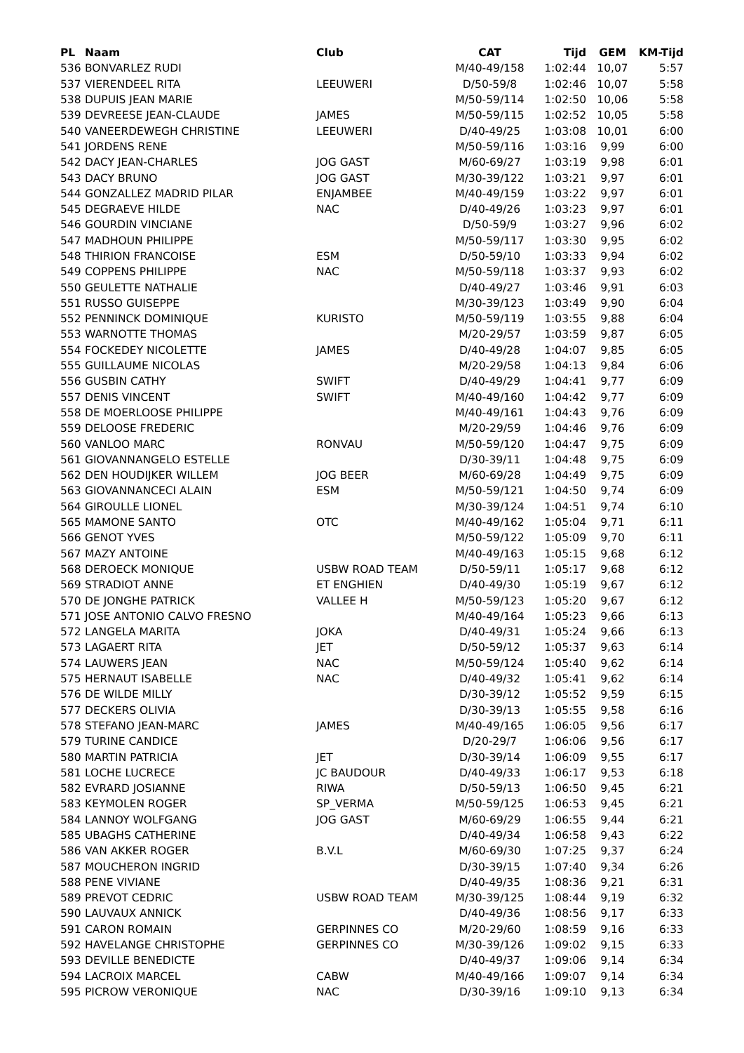| PL | Naam | Club | CAT | Tijd | GEM | KM-Tijd |
| --- | --- | --- | --- | --- | --- | --- |
| 536 | BONVARLEZ RUDI | | M/40-49/158 | 1:02:44 | 10,07 | 5:57 |
| 537 | VIERENDEEL RITA | LEEUWERI | D/50-59/8 | 1:02:46 | 10,07 | 5:58 |
| 538 | DUPUIS JEAN MARIE | | M/50-59/114 | 1:02:50 | 10,06 | 5:58 |
| 539 | DEVREESE JEAN-CLAUDE | JAMES | M/50-59/115 | 1:02:52 | 10,05 | 5:58 |
| 540 | VANEERDEWEGH CHRISTINE | LEEUWERI | D/40-49/25 | 1:03:08 | 10,01 | 6:00 |
| 541 | JORDENS RENE | | M/50-59/116 | 1:03:16 | 9,99 | 6:00 |
| 542 | DACY JEAN-CHARLES | JOG GAST | M/60-69/27 | 1:03:19 | 9,98 | 6:01 |
| 543 | DACY BRUNO | JOG GAST | M/30-39/122 | 1:03:21 | 9,97 | 6:01 |
| 544 | GONZALLEZ MADRID PILAR | ENJAMBEE | M/40-49/159 | 1:03:22 | 9,97 | 6:01 |
| 545 | DEGRAEVE HILDE | NAC | D/40-49/26 | 1:03:23 | 9,97 | 6:01 |
| 546 | GOURDIN VINCIANE | | D/50-59/9 | 1:03:27 | 9,96 | 6:02 |
| 547 | MADHOUN PHILIPPE | | M/50-59/117 | 1:03:30 | 9,95 | 6:02 |
| 548 | THIRION FRANCOISE | ESM | D/50-59/10 | 1:03:33 | 9,94 | 6:02 |
| 549 | COPPENS PHILIPPE | NAC | M/50-59/118 | 1:03:37 | 9,93 | 6:02 |
| 550 | GEULETTE NATHALIE | | D/40-49/27 | 1:03:46 | 9,91 | 6:03 |
| 551 | RUSSO GUISEPPE | | M/30-39/123 | 1:03:49 | 9,90 | 6:04 |
| 552 | PENNINCK DOMINIQUE | KURISTO | M/50-59/119 | 1:03:55 | 9,88 | 6:04 |
| 553 | WARNOTTE THOMAS | | M/20-29/57 | 1:03:59 | 9,87 | 6:05 |
| 554 | FOCKEDEY NICOLETTE | JAMES | D/40-49/28 | 1:04:07 | 9,85 | 6:05 |
| 555 | GUILLAUME NICOLAS | | M/20-29/58 | 1:04:13 | 9,84 | 6:06 |
| 556 | GUSBIN CATHY | SWIFT | D/40-49/29 | 1:04:41 | 9,77 | 6:09 |
| 557 | DENIS VINCENT | SWIFT | M/40-49/160 | 1:04:42 | 9,77 | 6:09 |
| 558 | DE MOERLOOSE PHILIPPE | | M/40-49/161 | 1:04:43 | 9,76 | 6:09 |
| 559 | DELOOSE FREDERIC | | M/20-29/59 | 1:04:46 | 9,76 | 6:09 |
| 560 | VANLOO MARC | RONVAU | M/50-59/120 | 1:04:47 | 9,75 | 6:09 |
| 561 | GIOVANNANGELO ESTELLE | | D/30-39/11 | 1:04:48 | 9,75 | 6:09 |
| 562 | DEN HOUDIJKER WILLEM | JOG BEER | M/60-69/28 | 1:04:49 | 9,75 | 6:09 |
| 563 | GIOVANNANCECI ALAIN | ESM | M/50-59/121 | 1:04:50 | 9,74 | 6:09 |
| 564 | GIROULLE LIONEL | | M/30-39/124 | 1:04:51 | 9,74 | 6:10 |
| 565 | MAMONE SANTO | OTC | M/40-49/162 | 1:05:04 | 9,71 | 6:11 |
| 566 | GENOT YVES | | M/50-59/122 | 1:05:09 | 9,70 | 6:11 |
| 567 | MAZY ANTOINE | | M/40-49/163 | 1:05:15 | 9,68 | 6:12 |
| 568 | DEROECK MONIQUE | USBW ROAD TEAM | D/50-59/11 | 1:05:17 | 9,68 | 6:12 |
| 569 | STRADIOT ANNE | ET ENGHIEN | D/40-49/30 | 1:05:19 | 9,67 | 6:12 |
| 570 | DE JONGHE PATRICK | VALLEE H | M/50-59/123 | 1:05:20 | 9,67 | 6:12 |
| 571 | JOSE ANTONIO CALVO FRESNO | | M/40-49/164 | 1:05:23 | 9,66 | 6:13 |
| 572 | LANGELA MARITA | JOKA | D/40-49/31 | 1:05:24 | 9,66 | 6:13 |
| 573 | LAGAERT RITA | JET | D/50-59/12 | 1:05:37 | 9,63 | 6:14 |
| 574 | LAUWERS JEAN | NAC | M/50-59/124 | 1:05:40 | 9,62 | 6:14 |
| 575 | HERNAUT ISABELLE | NAC | D/40-49/32 | 1:05:41 | 9,62 | 6:14 |
| 576 | DE WILDE MILLY | | D/30-39/12 | 1:05:52 | 9,59 | 6:15 |
| 577 | DECKERS OLIVIA | | D/30-39/13 | 1:05:55 | 9,58 | 6:16 |
| 578 | STEFANO JEAN-MARC | JAMES | M/40-49/165 | 1:06:05 | 9,56 | 6:17 |
| 579 | TURINE CANDICE | | D/20-29/7 | 1:06:06 | 9,56 | 6:17 |
| 580 | MARTIN PATRICIA | JET | D/30-39/14 | 1:06:09 | 9,55 | 6:17 |
| 581 | LOCHE LUCRECE | JC BAUDOUR | D/40-49/33 | 1:06:17 | 9,53 | 6:18 |
| 582 | EVRARD JOSIANNE | RIWA | D/50-59/13 | 1:06:50 | 9,45 | 6:21 |
| 583 | KEYMOLEN ROGER | SP_VERMA | M/50-59/125 | 1:06:53 | 9,45 | 6:21 |
| 584 | LANNOY WOLFGANG | JOG GAST | M/60-69/29 | 1:06:55 | 9,44 | 6:21 |
| 585 | UBAGHS CATHERINE | | D/40-49/34 | 1:06:58 | 9,43 | 6:22 |
| 586 | VAN AKKER ROGER | B.V.L | M/60-69/30 | 1:07:25 | 9,37 | 6:24 |
| 587 | MOUCHERON INGRID | | D/30-39/15 | 1:07:40 | 9,34 | 6:26 |
| 588 | PENE VIVIANE | | D/40-49/35 | 1:08:36 | 9,21 | 6:31 |
| 589 | PREVOT CEDRIC | USBW ROAD TEAM | M/30-39/125 | 1:08:44 | 9,19 | 6:32 |
| 590 | LAUVAUX ANNICK | | D/40-49/36 | 1:08:56 | 9,17 | 6:33 |
| 591 | CARON ROMAIN | GERPINNES CO | M/20-29/60 | 1:08:59 | 9,16 | 6:33 |
| 592 | HAVELANGE CHRISTOPHE | GERPINNES CO | M/30-39/126 | 1:09:02 | 9,15 | 6:33 |
| 593 | DEVILLE BENEDICTE | | D/40-49/37 | 1:09:06 | 9,14 | 6:34 |
| 594 | LACROIX MARCEL | CABW | M/40-49/166 | 1:09:07 | 9,14 | 6:34 |
| 595 | PICROW VERONIQUE | NAC | D/30-39/16 | 1:09:10 | 9,13 | 6:34 |